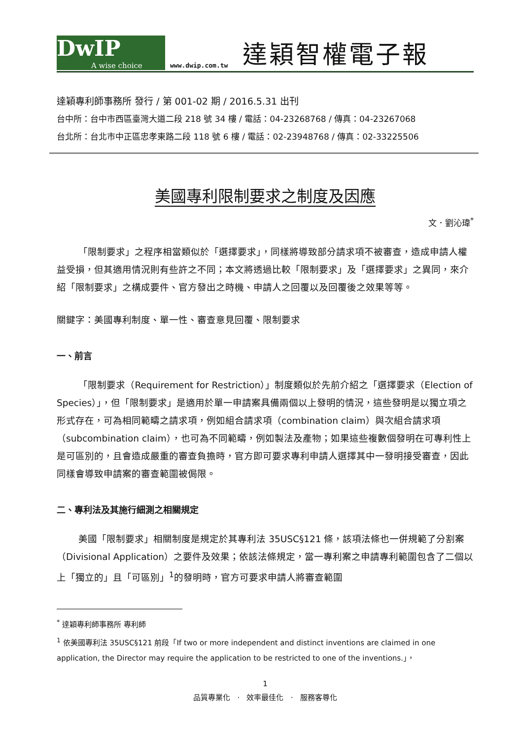DwIP
A wise choice
www.dwip.com.tw
達穎智權電子報
達穎專利師事務所 發行 / 第 001-02 期 / 2016.5.31 出刊
台中所：台中市西區臺灣大道二段 218 號 34 樓 / 電話：04-23268768 / 傳真：04-23267068
台北所：台北市中正區忠孝東路二段 118 號 6 樓 / 電話：02-23948768 / 傳真：02-33225506
美國專利限制要求之制度及因應
文．劉沁瑋<sup>*</sup>
「限制要求」之程序相當類似於「選擇要求」，同樣將導致部分請求項不被審查，造成申請人權益受損，但其適用情況則有些許之不同；本文將透過比較「限制要求」及「選擇要求」之異同，來介紹「限制要求」之構成要件、官方發出之時機、申請人之回覆以及回覆後之效果等等。
關鍵字：美國專利制度、單一性、審查意見回覆、限制要求
一、前言
「限制要求（Requirement for Restriction）」制度類似於先前介紹之「選擇要求（Election of Species）」，但「限制要求」是適用於單一申請案具備兩個以上發明的情況，這些發明是以獨立項之形式存在，可為相同範疇之請求項，例如組合請求項（combination claim）與次組合請求項（subcombination claim），也可為不同範疇，例如製法及產物；如果這些複數個發明在可專利性上是可區別的，且會造成嚴重的審查負擔時，官方即可要求專利申請人選擇其中一發明接受審查，因此同樣會導致申請案的審查範圍被侷限。
二、專利法及其施行細測之相關規定
美國「限制要求」相關制度是規定於其專利法 35USC§121 條，該項法條也一併規範了分割案（Divisional Application）之要件及效果；依該法條規定，當一專利案之申請專利範圍包含了二個以上「獨立的」且「可區別」<sup>1</sup>的發明時，官方可要求申請人將審查範圍
<sup>*</sup> 達穎專利師事務所 專利師
<sup>1</sup> 依美國專利法 35USC§121 前段「If two or more independent and distinct inventions are claimed in one application, the Director may require the application to be restricted to one of the inventions.」，
1
品質專業化 · 效率最佳化 · 服務客尊化